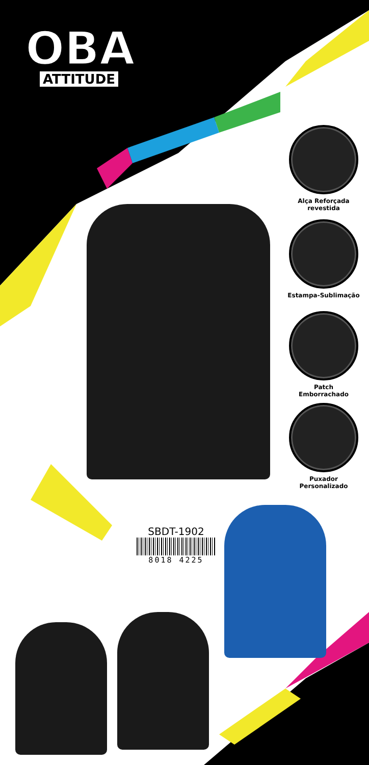OBA
ATTITUDE
Alça Reforçada
revestida
Estampa-Sublimação
Patch
Emborrachado
Puxador
Personalizado
SBDT-1902
8018 4225